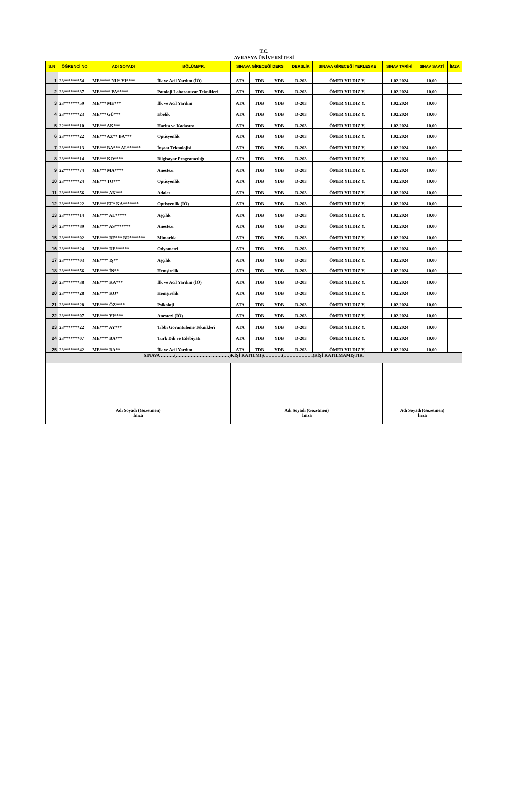T.C.
AVRASYA ÜNİVERSİTESİ
| S.N | ÖĞRENCİ NO | ADI SOYADI | BÖLÜM/PR. | SINAVA GİRECEĞİ DERS | | | DERSLİK | SINAVA GİRECEĞİ YERLESKE | SINAV TARİHİ | SINAV SAATİ | İMZA |
| --- | --- | --- | --- | --- | --- | --- | --- | --- | --- | --- | --- |
| 1 | 23*******54 | ME***** NU* YI**** | İlk ve Acil Yardım (İÖ) | ATA | TDB | YDB | D-203 | ÖMER YILDIZ Y. | 1.02.2024 | 10.00 | |
| 2 | 23*******37 | ME***** PA***** | Patoloji Laboratuvar Teknikleri | ATA | TDB | YDB | D-203 | ÖMER YILDIZ Y. | 1.02.2024 | 10.00 | |
| 3 | 23*******59 | ME*** ME*** | İlk ve Acil Yardım | ATA | TDB | YDB | D-203 | ÖMER YILDIZ Y. | 1.02.2024 | 10.00 | |
| 4 | 23*******23 | ME*** GÜ*** | Ebelik | ATA | TDB | YDB | D-203 | ÖMER YILDIZ Y. | 1.02.2024 | 10.00 | |
| 5 | 22*******10 | ME*** AK*** | Harita ve Kadastro | ATA | TDB | YDB | D-203 | ÖMER YILDIZ Y. | 1.02.2024 | 10.00 | |
| 6 | 23*******22 | ME*** AZ** BA*** | Optisyenlik | ATA | TDB | YDB | D-203 | ÖMER YILDIZ Y. | 1.02.2024 | 10.00 | |
| 7 | 23*******13 | ME*** BA*** AL****** | İnşaat Teknolojisi | ATA | TDB | YDB | D-203 | ÖMER YILDIZ Y. | 1.02.2024 | 10.00 | |
| 8 | 23*******14 | ME*** KO**** | Bilgisayar Programcılığı | ATA | TDB | YDB | D-203 | ÖMER YILDIZ Y. | 1.02.2024 | 10.00 | |
| 9 | 22*******74 | ME*** MA**** | Anestezi | ATA | TDB | YDB | D-203 | ÖMER YILDIZ Y. | 1.02.2024 | 10.00 | |
| 10 | 23*******24 | ME*** TO*** | Optisyenlik | ATA | TDB | YDB | D-203 | ÖMER YILDIZ Y. | 1.02.2024 | 10.00 | |
| 11 | 23*******56 | ME**** AK*** | Adalet | ATA | TDB | YDB | D-203 | ÖMER YILDIZ Y. | 1.02.2024 | 10.00 | |
| 12 | 23*******22 | ME*** EF* KA******* | Optisyenlik (İÖ) | ATA | TDB | YDB | D-203 | ÖMER YILDIZ Y. | 1.02.2024 | 10.00 | |
| 13 | 23*******14 | ME**** AL***** | Aşçılık | ATA | TDB | YDB | D-203 | ÖMER YILDIZ Y. | 1.02.2024 | 10.00 | |
| 14 | 23*******89 | ME**** AS******* | Anestezi | ATA | TDB | YDB | D-203 | ÖMER YILDIZ Y. | 1.02.2024 | 10.00 | |
| 15 | 23*******02 | ME**** BE*** BU******* | Mimarlık | ATA | TDB | YDB | D-203 | ÖMER YILDIZ Y. | 1.02.2024 | 10.00 | |
| 16 | 23*******24 | ME**** DE****** | Odyometri | ATA | TDB | YDB | D-203 | ÖMER YILDIZ Y. | 1.02.2024 | 10.00 | |
| 17 | 23*******03 | ME**** IŞ** | Aşçılık | ATA | TDB | YDB | D-203 | ÖMER YILDIZ Y. | 1.02.2024 | 10.00 | |
| 18 | 23*******56 | ME**** İN** | Hemşirelik | ATA | TDB | YDB | D-203 | ÖMER YILDIZ Y. | 1.02.2024 | 10.00 | |
| 19 | 23*******38 | ME**** KA*** | İlk ve Acil Yardım (İÖ) | ATA | TDB | YDB | D-203 | ÖMER YILDIZ Y. | 1.02.2024 | 10.00 | |
| 20 | 23*******28 | ME**** KO* | Hemşirelik | ATA | TDB | YDB | D-203 | ÖMER YILDIZ Y. | 1.02.2024 | 10.00 | |
| 21 | 23*******28 | ME**** ÖZ**** | Psikoloji | ATA | TDB | YDB | D-203 | ÖMER YILDIZ Y. | 1.02.2024 | 10.00 | |
| 22 | 23*******07 | ME**** YI**** | Anestezi (İÖ) | ATA | TDB | YDB | D-203 | ÖMER YILDIZ Y. | 1.02.2024 | 10.00 | |
| 23 | 23*******22 | ME**** AY*** | Tıbbi Görüntüleme Teknikleri | ATA | TDB | YDB | D-203 | ÖMER YILDIZ Y. | 1.02.2024 | 10.00 | |
| 24 | 23*******07 | ME**** BA*** | Türk Dili ve Edebiyatı | ATA | TDB | YDB | D-203 | ÖMER YILDIZ Y. | 1.02.2024 | 10.00 | |
| 25 | 23*******42 | ME**** BA** | İlk ve Acil Yardım | ATA | TDB | YDB | D-203 | ÖMER YILDIZ Y. | 1.02.2024 | 10.00 | |
| SINAVA ………(………………………………)KİŞİ KATILMIŞ…………(………………..)KİŞİ KATILMAMIŞTIR. | | | | | | | | | | | |
| Adı Soyadı (Gözetmen) İmza | | | | Adı Soyadı (Gözetmen) İmza | | | | | Adı Soyadı (Gözetmen) İmza | | |